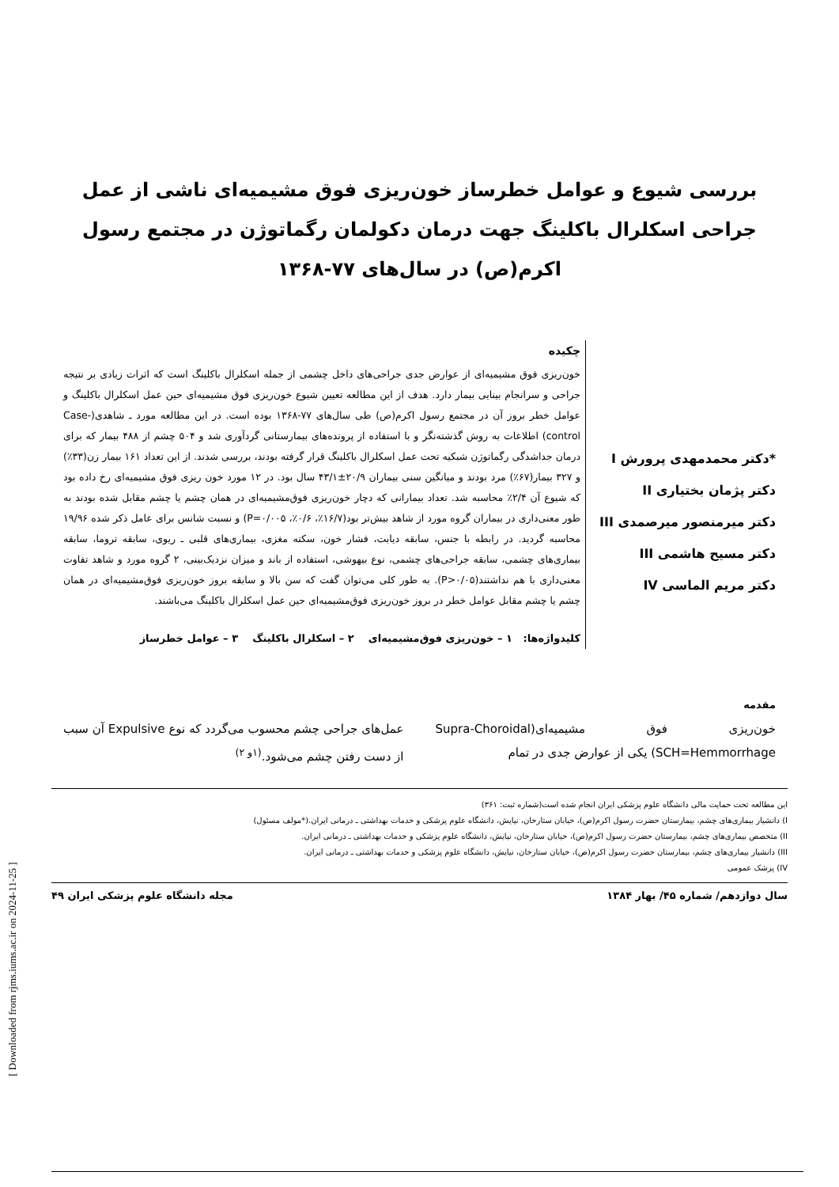[ Downloaded from rjms.iums.ac.ir on 2024-11-25 ]
بررسی شیوع و عوامل خطرساز خون‌ریزی فوق مشیمیه‌ای ناشی از عمل جراحی اسکلرال باکلینگ جهت درمان دکولمان رگماتوژن در مجتمع رسول اکرم(ص) در سال‌های ۷۷-۱۳۶۸
*دکتر محمدمهدی پرورش I
دکتر پژمان بختیاری II
دکتر میرمنصور میرصمدی III
دکتر مسیح هاشمی III
دکتر مریم الماسی IV
چکیده
خون‌ریزی فوق مشیمیه‌ای از عوارض جدی جراحی‌های داخل چشمی از جمله اسکلرال باکلینگ است که اثرات زیادی بر نتیجه جراحی و سرانجام بینایی بیمار دارد. هدف از این مطالعه تعیین شیوع خون‌ریزی فوق مشیمیه‌ای حین عمل اسکلرال باکلینگ و عوامل خطر بروز آن در مجتمع رسول اکرم(ص) طی سال‌های ۷۷-۱۳۶۸ بوده است. در این مطالعه مورد ـ شاهدی(Case-control) اطلاعات به روش گذشته‌نگر و با استفاده از پرونده‌های بیمارستانی گردآوری شد و ۵۰۴ چشم از ۴۸۸ بیمار که برای درمان جداشدگی رگماتوژن شبکیه تحت عمل اسکلرال باکلینگ قرار گرفته بودند، بررسی شدند. از این تعداد ۱۶۱ بیمار زن(۳۳٪) و ۳۲۷ بیمار(۶۷٪) مرد بودند و میانگین سنی بیماران ۲۰/۹±۴۳/۱ سال بود. در ۱۲ مورد خون ریزی فوق مشیمیه‌ای رخ داده بود که شیوع آن ۲/۴٪ محاسبه شد. تعداد بیمارانی که دچار خون‌ریزی فوق‌مشیمیه‌ای در همان چشم یا چشم مقابل شده بودند به طور معنی‌داری در بیماران گروه مورد از شاهد بیش‌تر بود(۱۶/۷٪، ۰/۶٪، P=۰/۰۰۵) و نسبت شانس برای عامل ذکر شده ۱۹/۹۶ محاسبه گردید. در رابطه با جنس، سابقه دیابت، فشار خون، سکته مغزی، بیماری‌های قلبی ـ ریوی، سابقه تروما، سابقه بیماری‌های چشمی، سابقه جراحی‌های چشمی، نوع بیهوشی، استفاده از باند و میزان نزدیک‌بینی، ۲ گروه مورد و شاهد تفاوت معنی‌داری با هم نداشتند(P>۰/۰۵). به طور کلی می‌توان گفت که سن بالا و سابقه بروز خون‌ریزی فوق‌مشیمیه‌ای در همان چشم یا چشم مقابل عوامل خطر در بروز خون‌ریزی فوق‌مشیمیه‌ای حین عمل اسکلرال باکلینگ می‌باشند.
کلیدواژه‌ها: ۱ – خون‌ریزی فوق‌مشیمیه‌ای ۲ – اسکلرال باکلینگ ۳ – عوامل خطرساز
مقدمه
خون‌ریزی فوق مشیمیه‌ای(Supra-Choroidal SCH=Hemmorrhage) یکی از عوارض جدی در تمام
عمل‌های جراحی چشم محسوب می‌گردد که نوع Expulsive آن سبب از دست رفتن چشم می‌شود.<sup>(۱و ۲)</sup>
این مطالعه تحت حمایت مالی دانشگاه علوم پزشکی ایران انجام شده است(شماره ثبت: ۳۶۱)
I) دانشیار بیماری‌های چشم، بیمارستان حضرت رسول اکرم(ص)، خیابان ستارخان، نیایش، دانشگاه علوم پزشکی و خدمات بهداشتی ـ درمانی ایران.(*مولف مسئول)
II) متخصص بیماری‌های چشم، بیمارستان حضرت رسول اکرم(ص)، خیابان ستارخان، نیایش، دانشگاه علوم پزشکی و خدمات بهداشتی ـ درمانی ایران.
III) دانشیار بیماری‌های چشم، بیمارستان حضرت رسول اکرم(ص)، خیابان ستارخان، نیایش، دانشگاه علوم پزشکی و خدمات بهداشتی ـ درمانی ایران.
IV) پزشک عمومی
سال دوازدهم/ شماره ۴۵/ بهار ۱۳۸۴ مجله دانشگاه علوم پزشکی ایران ۴۹